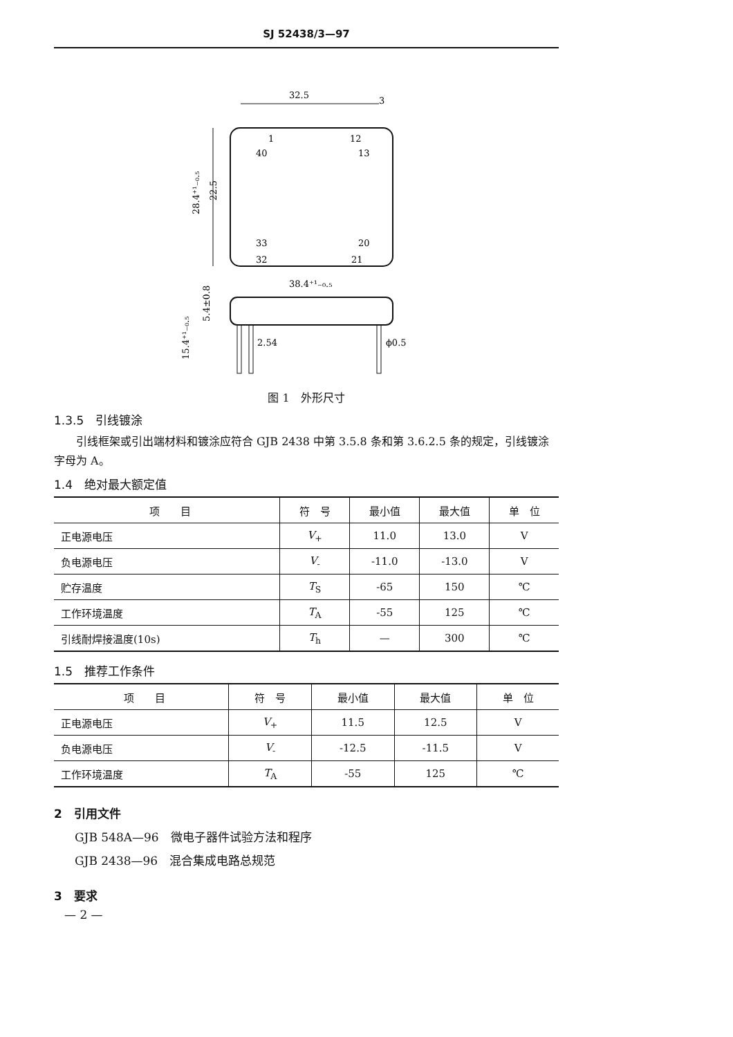SJ 52438/3—97
32.5
3
28.4⁺¹₋₀.₅
22.5
40
13
33
20
1
12
32
21
38.4⁺¹₋₀.₅
2.54
ϕ0.5
5.4±0.8
15.4⁺¹₋₀.₅
图 1　外形尺寸
1.3.5　引线镀涂
引线框架或引出端材料和镀涂应符合 GJB 2438 中第 3.5.8 条和第 3.6.2.5 条的规定，引线镀涂字母为 A。
1.4　绝对最大额定值
| 项 目 | 符 号 | 最小值 | 最大值 | 单 位 |
| --- | --- | --- | --- | --- |
| 正电源电压 | V<sub>+</sub> | 11.0 | 13.0 | V |
| 负电源电压 | V<sub>-</sub> | -11.0 | -13.0 | V |
| 贮存温度 | T<sub>S</sub> | -65 | 150 | ℃ |
| 工作环境温度 | T<sub>A</sub> | -55 | 125 | ℃ |
| 引线耐焊接温度(10s) | T<sub>h</sub> | — | 300 | ℃ |
1.5　推荐工作条件
| 项 目 | 符 号 | 最小值 | 最大值 | 单 位 |
| --- | --- | --- | --- | --- |
| 正电源电压 | V<sub>+</sub> | 11.5 | 12.5 | V |
| 负电源电压 | V<sub>-</sub> | -12.5 | -11.5 | V |
| 工作环境温度 | T<sub>A</sub> | -55 | 125 | ℃ |
2　引用文件
GJB 548A—96　微电子器件试验方法和程序
GJB 2438—96　混合集成电路总规范
3　要求
— 2 —